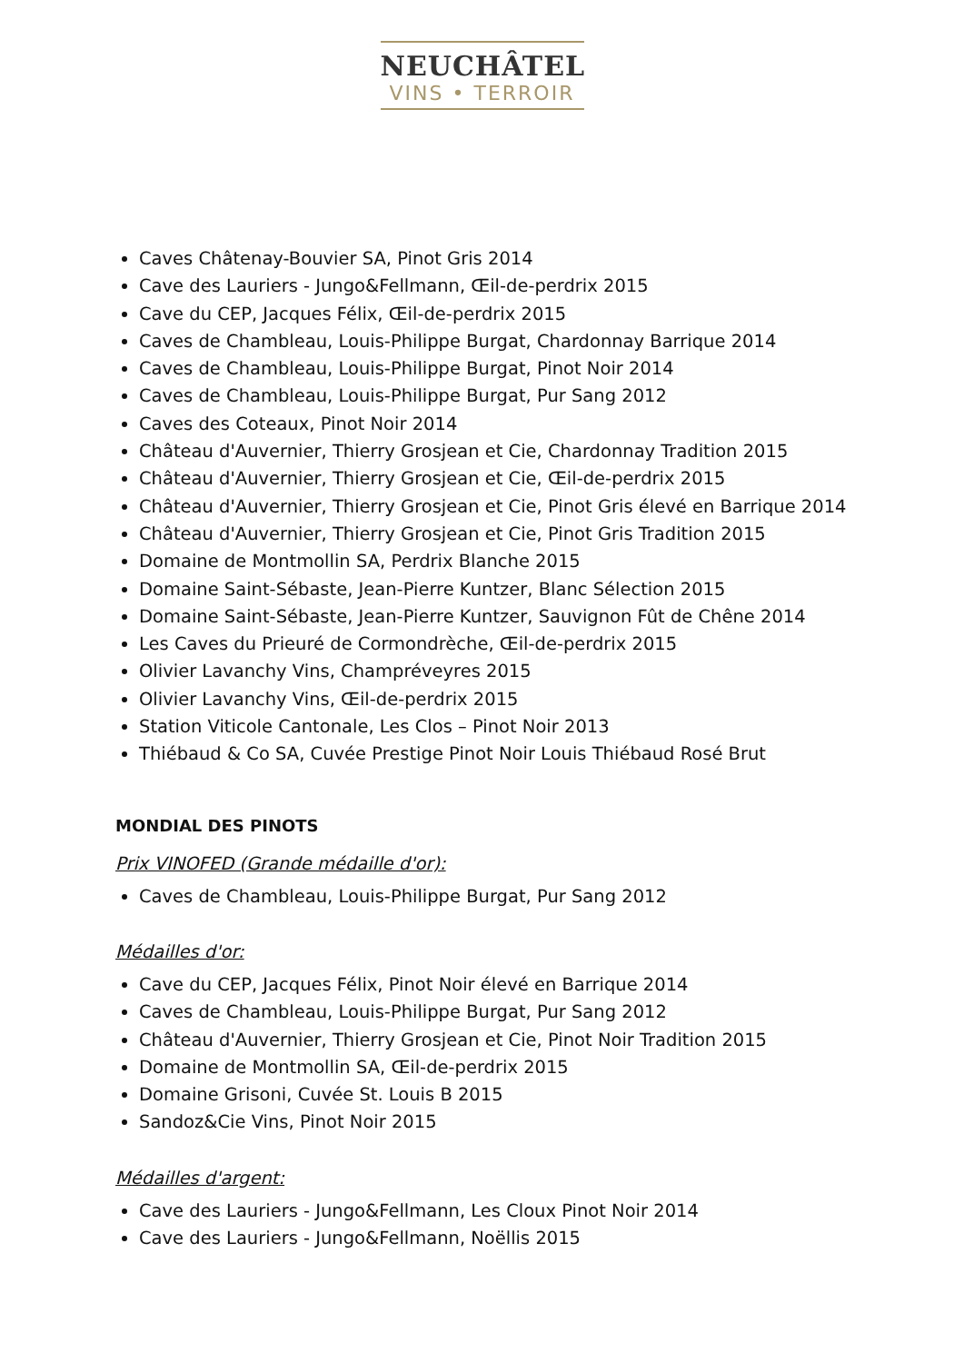NEUCHÂTEL
VINS • TERROIR
Caves Châtenay-Bouvier SA, Pinot Gris 2014
Cave des Lauriers - Jungo&Fellmann, Œil-de-perdrix 2015
Cave du CEP, Jacques Félix, Œil-de-perdrix 2015
Caves de Chambleau, Louis-Philippe Burgat, Chardonnay Barrique 2014
Caves de Chambleau, Louis-Philippe Burgat, Pinot Noir 2014
Caves de Chambleau, Louis-Philippe Burgat, Pur Sang 2012
Caves des Coteaux, Pinot Noir 2014
Château d'Auvernier, Thierry Grosjean et Cie, Chardonnay Tradition 2015
Château d'Auvernier, Thierry Grosjean et Cie, Œil-de-perdrix 2015
Château d'Auvernier, Thierry Grosjean et Cie, Pinot Gris élevé en Barrique 2014
Château d'Auvernier, Thierry Grosjean et Cie, Pinot Gris Tradition 2015
Domaine de Montmollin SA, Perdrix Blanche 2015
Domaine Saint-Sébaste, Jean-Pierre Kuntzer, Blanc Sélection 2015
Domaine Saint-Sébaste, Jean-Pierre Kuntzer, Sauvignon Fût de Chêne 2014
Les Caves du Prieuré de Cormondrèche, Œil-de-perdrix 2015
Olivier Lavanchy Vins, Champréveyres 2015
Olivier Lavanchy Vins, Œil-de-perdrix 2015
Station Viticole Cantonale, Les Clos – Pinot Noir 2013
Thiébaud & Co SA, Cuvée Prestige Pinot Noir Louis Thiébaud Rosé Brut
MONDIAL DES PINOTS
Prix VINOFED (Grande médaille d'or):
Caves de Chambleau, Louis-Philippe Burgat, Pur Sang 2012
Médailles d'or:
Cave du CEP, Jacques Félix, Pinot Noir élevé en Barrique 2014
Caves de Chambleau, Louis-Philippe Burgat, Pur Sang 2012
Château d'Auvernier, Thierry Grosjean et Cie, Pinot Noir Tradition 2015
Domaine de Montmollin SA, Œil-de-perdrix 2015
Domaine Grisoni, Cuvée St. Louis B 2015
Sandoz&Cie Vins, Pinot Noir 2015
Médailles d'argent:
Cave des Lauriers - Jungo&Fellmann, Les Cloux Pinot Noir 2014
Cave des Lauriers - Jungo&Fellmann, Noëllis 2015